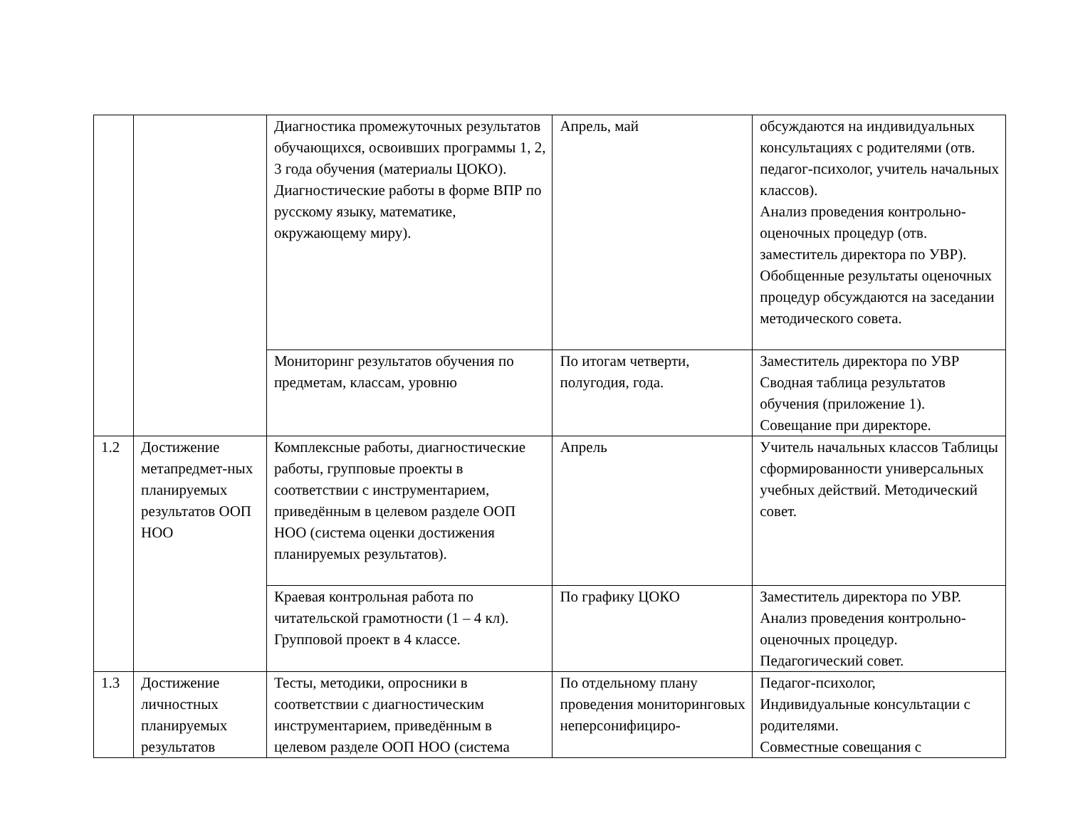| | | Диагностика промежуточных результатов обучающихся, освоивших программы 1, 2, 3 года обучения (материалы ЦОКО). Диагностические работы в форме ВПР по русскому языку, математике, окружающему миру). | Апрель, май | обсуждаются на индивидуальных консультациях с родителями (отв. педагог-психолог, учитель начальных классов). Анализ проведения контрольно-оценочных процедур (отв. заместитель директора по УВР). Обобщенные результаты оценочных процедур обсуждаются на заседании методического совета. |
| | | Мониторинг результатов обучения по предметам, классам, уровню | По итогам четверти, полугодия, года. | Заместитель директора по УВР Сводная таблица результатов обучения (приложение 1). Совещание при директоре. |
| 1.2 | Достижение метапредмет-ных планируемых результатов ООП НОО | Комплексные работы, диагностические работы, групповые проекты в соответствии с инструментарием, приведённым в целевом разделе ООП НОО (система оценки достижения планируемых результатов). | Апрель | Учитель начальных классов Таблицы сформированности универсальных учебных действий. Методический совет. |
| | | Краевая контрольная работа по читательской грамотности (1 – 4 кл). Групповой проект в 4 классе. | По графику ЦОКО | Заместитель директора по УВР. Анализ проведения контрольно-оценочных процедур. Педагогический совет. |
| 1.3 | Достижение личностных планируемых результатов | Тесты, методики, опросники в соответствии с диагностическим инструментарием, приведённым в целевом разделе ООП НОО (система | По отдельному плану проведения мониторинговых неперсонифициро- | Педагог-психолог, Индивидуальные консультации с родителями. Совместные совещания с |